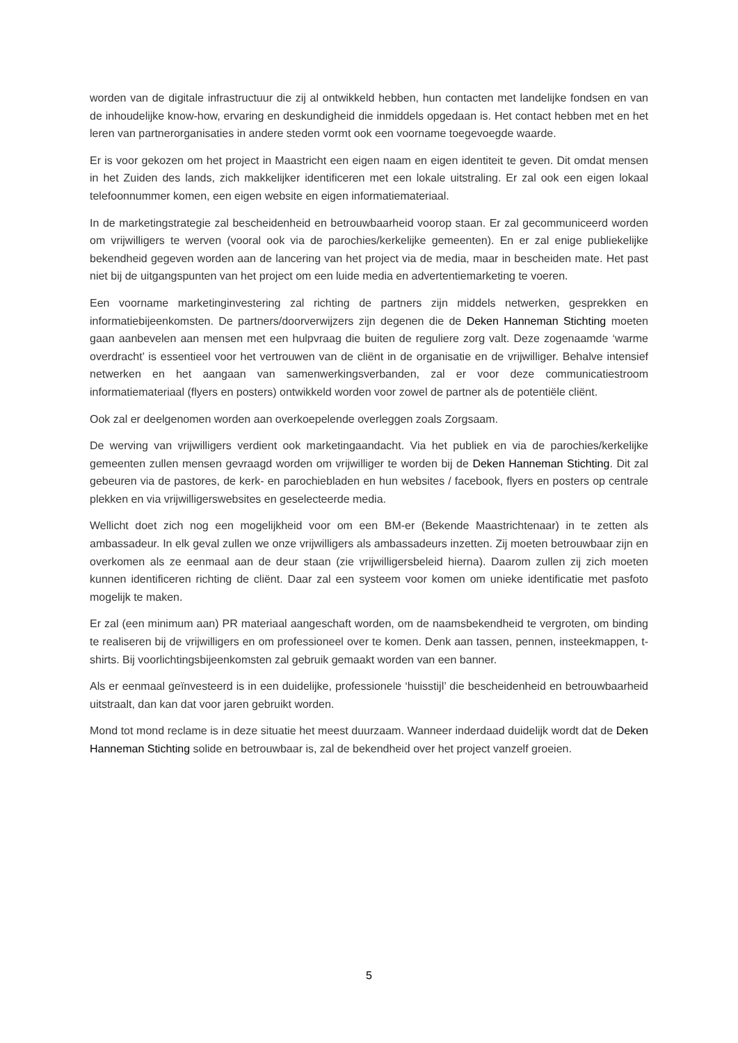worden van de digitale infrastructuur die zij al ontwikkeld hebben, hun contacten met landelijke fondsen en van de inhoudelijke know-how, ervaring en deskundigheid die inmiddels opgedaan is. Het contact hebben met en het leren van partnerorganisaties in andere steden vormt ook een voorname toegevoegde waarde.
Er is voor gekozen om het project in Maastricht een eigen naam en eigen identiteit te geven. Dit omdat mensen in het Zuiden des lands, zich makkelijker identificeren met een lokale uitstraling. Er zal ook een eigen lokaal telefoonnummer komen, een eigen website en eigen informatiemateriaal.
In de marketingstrategie zal bescheidenheid en betrouwbaarheid voorop staan. Er zal gecommuniceerd worden om vrijwilligers te werven (vooral ook via de parochies/kerkelijke gemeenten). En er zal enige publiekelijke bekendheid gegeven worden aan de lancering van het project via de media, maar in bescheiden mate. Het past niet bij de uitgangspunten van het project om een luide media en advertentiemarketing te voeren.
Een voorname marketinginvestering zal richting de partners zijn middels netwerken, gesprekken en informatiebijeenkomsten. De partners/doorverwijzers zijn degenen die de Deken Hanneman Stichting moeten gaan aanbevelen aan mensen met een hulpvraag die buiten de reguliere zorg valt. Deze zogenaamde ‘warme overdracht’ is essentieel voor het vertrouwen van de cliënt in de organisatie en de vrijwilliger. Behalve intensief netwerken en het aangaan van samenwerkingsverbanden, zal er voor deze communicatiestroom informatiemateriaal (flyers en posters) ontwikkeld worden voor zowel de partner als de potentiële cliënt.
Ook zal er deelgenomen worden aan overkoepelende overleggen zoals Zorgsaam.
De werving van vrijwilligers verdient ook marketingaandacht. Via het publiek en via de parochies/kerkelijke gemeenten zullen mensen gevraagd worden om vrijwilliger te worden bij de Deken Hanneman Stichting. Dit zal gebeuren via de pastores, de kerk- en parochiebladen en hun websites / facebook, flyers en posters op centrale plekken en via vrijwilligerswebsites en geselecteerde media.
Wellicht doet zich nog een mogelijkheid voor om een BM-er (Bekende Maastrichtenaar) in te zetten als ambassadeur. In elk geval zullen we onze vrijwilligers als ambassadeurs inzetten. Zij moeten betrouwbaar zijn en overkomen als ze eenmaal aan de deur staan (zie vrijwilligersbeleid hierna). Daarom zullen zij zich moeten kunnen identificeren richting de cliënt. Daar zal een systeem voor komen om unieke identificatie met pasfoto mogelijk te maken.
Er zal (een minimum aan) PR materiaal aangeschaft worden, om de naamsbekendheid te vergroten, om binding te realiseren bij de vrijwilligers en om professioneel over te komen. Denk aan tassen, pennen, insteekmappen, t-shirts. Bij voorlichtingsbijeenkomsten zal gebruik gemaakt worden van een banner.
Als er eenmaal geïnvesteerd is in een duidelijke, professionele ‘huisstijl’ die bescheidenheid en betrouwbaarheid uitstraalt, dan kan dat voor jaren gebruikt worden.
Mond tot mond reclame is in deze situatie het meest duurzaam. Wanneer inderdaad duidelijk wordt dat de Deken Hanneman Stichting solide en betrouwbaar is, zal de bekendheid over het project vanzelf groeien.
5